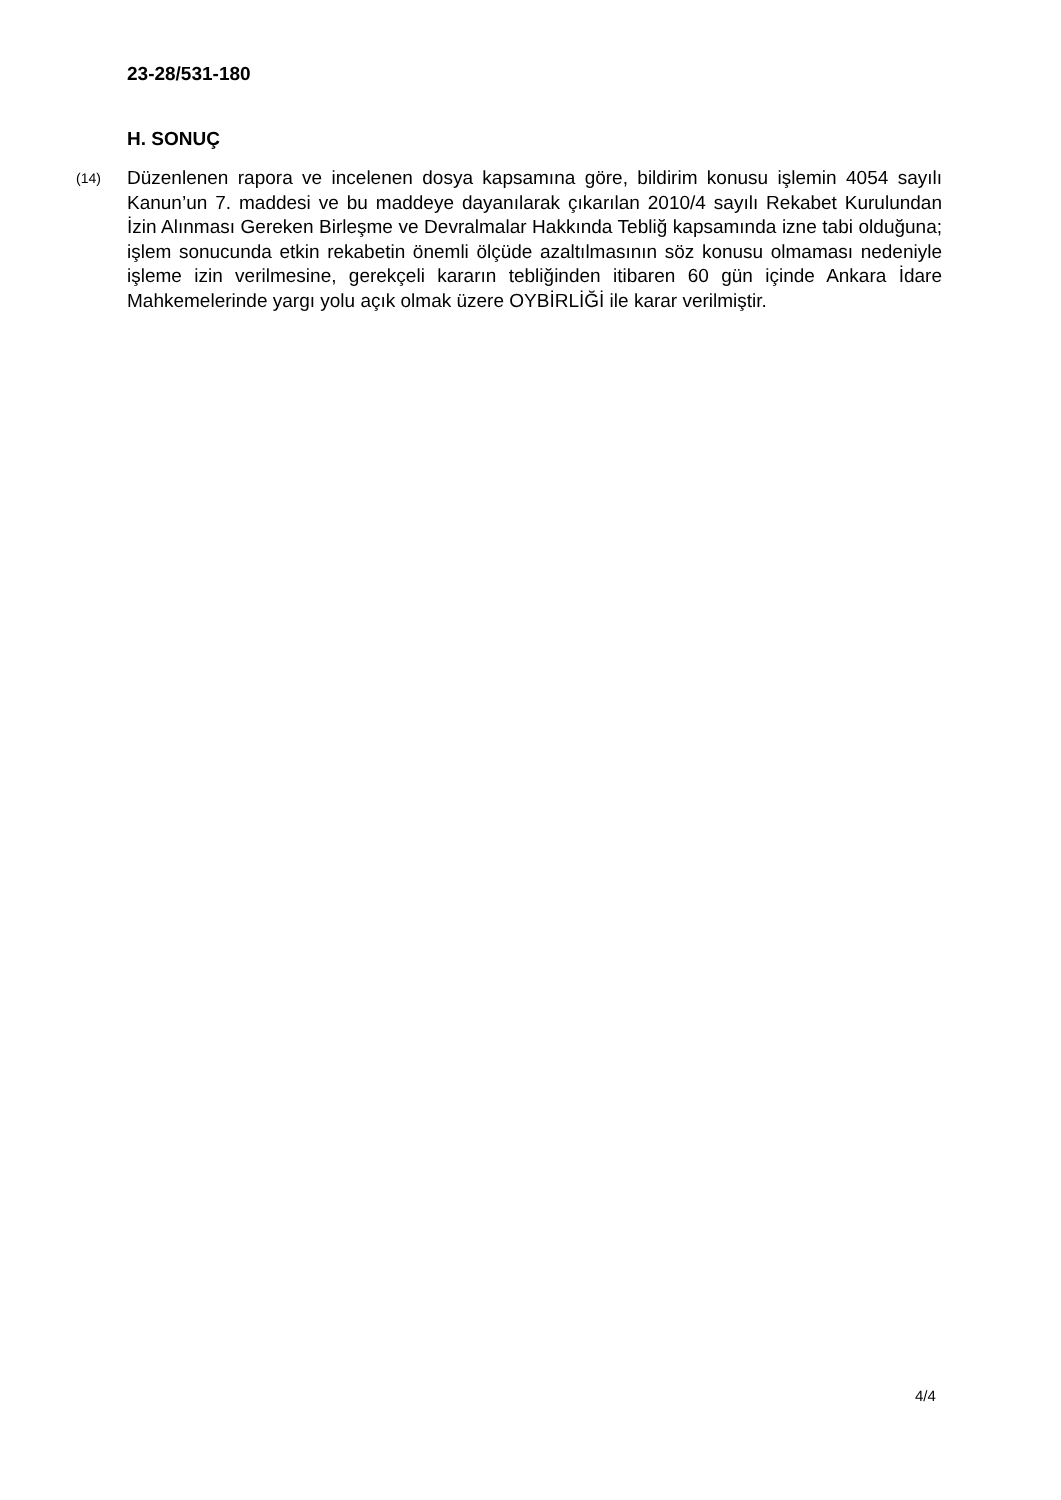23-28/531-180
H. SONUÇ
(14)
Düzenlenen rapora ve incelenen dosya kapsamına göre, bildirim konusu işlemin 4054 sayılı Kanun’un 7. maddesi ve bu maddeye dayanılarak çıkarılan 2010/4 sayılı Rekabet Kurulundan İzin Alınması Gereken Birleşme ve Devralmalar Hakkında Tebliğ kapsamında izne tabi olduğuna; işlem sonucunda etkin rekabetin önemli ölçüde azaltılmasının söz konusu olmaması nedeniyle işleme izin verilmesine, gerekçeli kararın tebliğinden itibaren 60 gün içinde Ankara İdare Mahkemelerinde yargı yolu açık olmak üzere OYBİRLİĞİ ile karar verilmiştir.
4/4